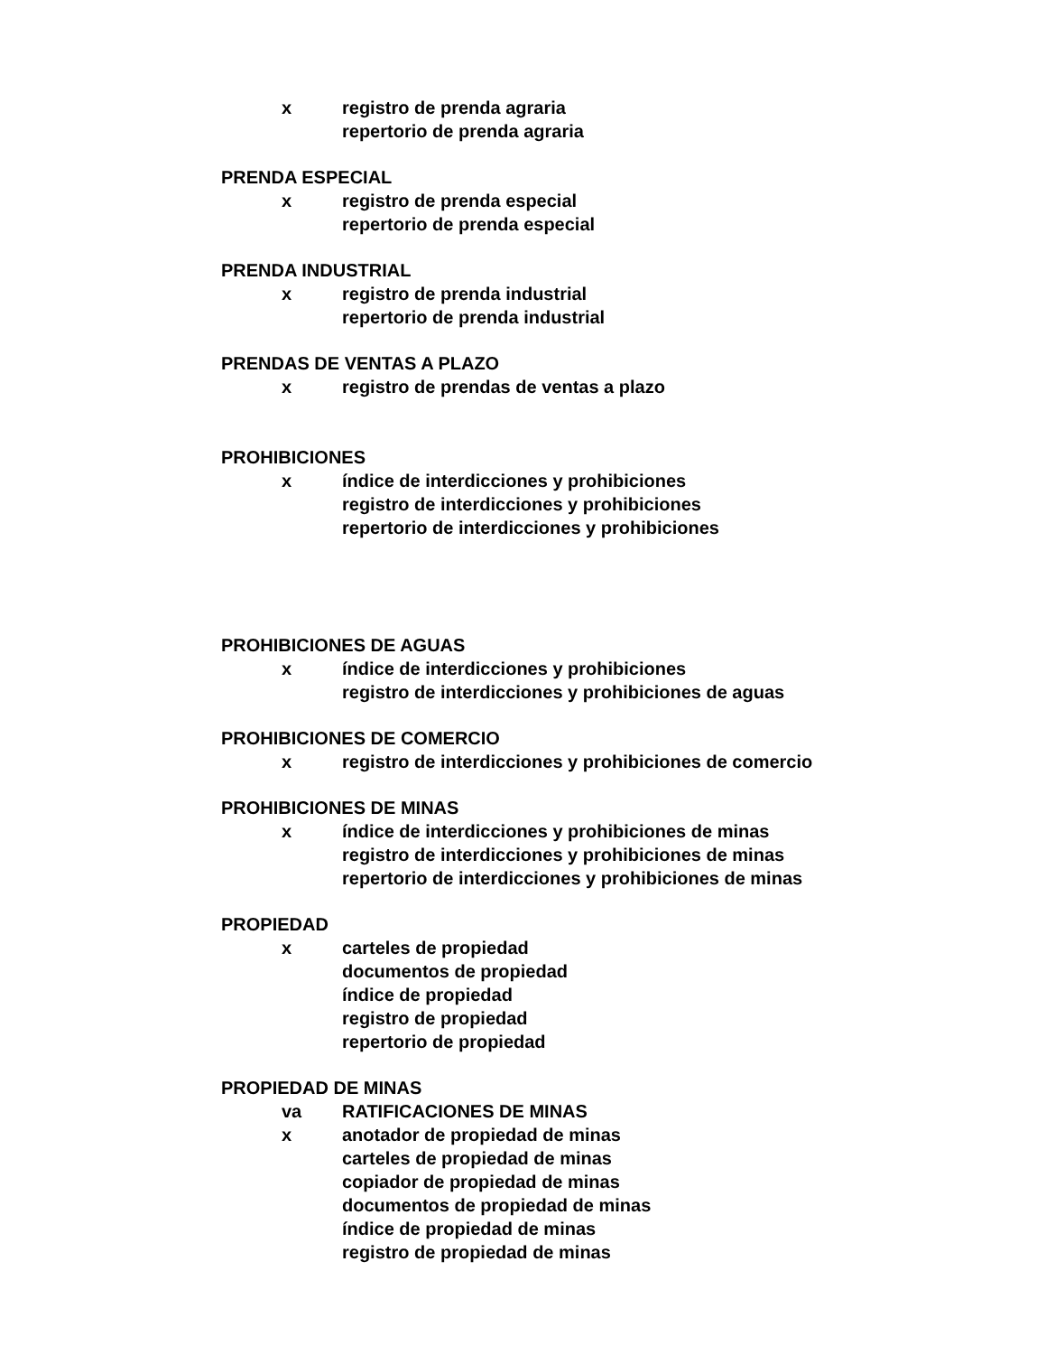x registro de prenda agraria
repertorio de prenda agraria
PRENDA ESPECIAL
x registro de prenda especial
repertorio de prenda especial
PRENDA INDUSTRIAL
x registro de prenda industrial
repertorio de prenda industrial
PRENDAS DE VENTAS A PLAZO
x registro de prendas de ventas a plazo
PROHIBICIONES
x índice de interdicciones y prohibiciones
registro de interdicciones y prohibiciones
repertorio de interdicciones y prohibiciones
PROHIBICIONES DE AGUAS
x índice de interdicciones y prohibiciones
registro de interdicciones y prohibiciones de aguas
PROHIBICIONES DE COMERCIO
x registro de interdicciones y prohibiciones de comercio
PROHIBICIONES DE MINAS
x índice de interdicciones y prohibiciones de minas
registro de interdicciones y prohibiciones de minas
repertorio de interdicciones y prohibiciones de minas
PROPIEDAD
x carteles de propiedad
documentos de propiedad
índice de propiedad
registro de propiedad
repertorio de propiedad
PROPIEDAD DE MINAS
va RATIFICACIONES DE MINAS
x anotador de propiedad de minas
carteles de propiedad de minas
copiador de propiedad de minas
documentos de propiedad de minas
índice de propiedad de minas
registro de propiedad de minas